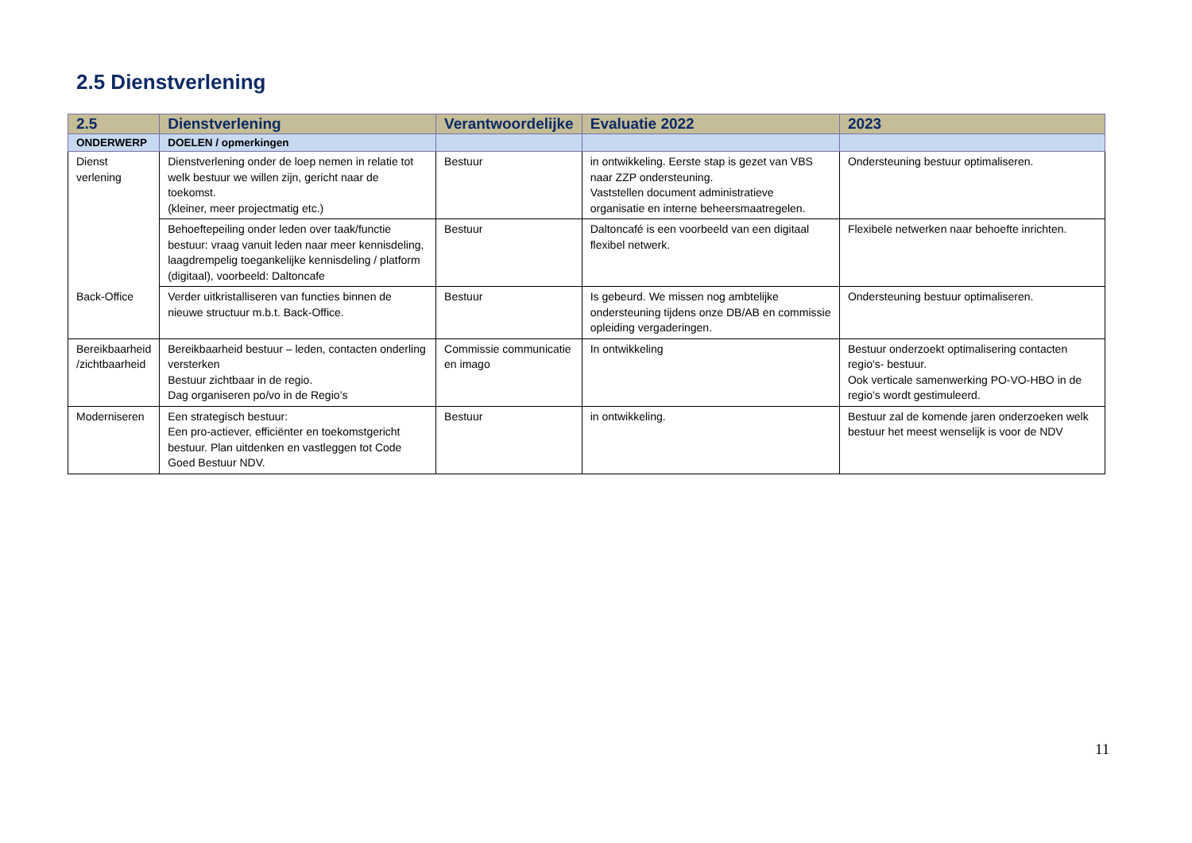2.5 Dienstverlening
| 2.5 | Dienstverlening | Verantwoordelijke | Evaluatie 2022 | 2023 |
| --- | --- | --- | --- | --- |
| ONDERWERP | DOELEN / opmerkingen | | | |
| Dienst verlening | Dienstverlening onder de loep nemen in relatie tot welk bestuur we willen zijn, gericht naar de toekomst. (kleiner, meer projectmatig etc.) | Bestuur | in ontwikkeling. Eerste stap is gezet van VBS naar ZZP ondersteuning. Vaststellen document administratieve organisatie en interne beheersmaatregelen. | Ondersteuning bestuur optimaliseren. |
| | Behoeftepeiling onder leden over taak/functie bestuur: vraag vanuit leden naar meer kennisdeling, laagdrempelig toegankelijke kennisdeling / platform (digitaal), voorbeeld: Daltoncafe | Bestuur | Daltoncafé is een voorbeeld van een digitaal flexibel netwerk. | Flexibele netwerken naar behoefte inrichten. |
| Back-Office | Verder uitkristalliseren van functies binnen de nieuwe structuur m.b.t. Back-Office. | Bestuur | Is gebeurd. We missen nog ambtelijke ondersteuning tijdens onze DB/AB en commissie opleiding vergaderingen. | Ondersteuning bestuur optimaliseren. |
| Bereikbaarheid /zichtbaarheid | Bereikbaarheid bestuur – leden, contacten onderling versterken Bestuur zichtbaar in de regio. Dag organiseren po/vo in de Regio’s | Commissie communicatie en imago | In ontwikkeling | Bestuur onderzoekt optimalisering contacten regio's- bestuur. Ook verticale samenwerking PO-VO-HBO in de regio's wordt gestimuleerd. |
| Moderniseren | Een strategisch bestuur: Een pro-actiever, efficiënter en toekomstgericht bestuur. Plan uitdenken en vastleggen tot Code Goed Bestuur NDV. | Bestuur | in ontwikkeling. | Bestuur zal de komende jaren onderzoeken welk bestuur het meest wenselijk is voor de NDV |
11